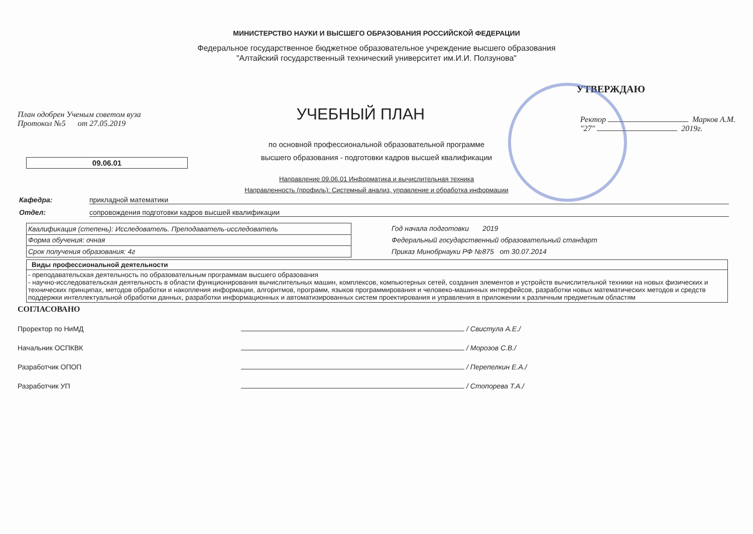МИНИСТЕРСТВО НАУКИ И ВЫСШЕГО ОБРАЗОВАНИЯ РОССИЙСКОЙ ФЕДЕРАЦИИ
Федеральное государственное бюджетное образовательное учреждение высшего образования
"Алтайский государственный технический университет им.И.И. Ползунова"
УТВЕРЖДАЮ
План одобрен Ученым советом вуза
Протокол №5 от 27.05.2019
УЧЕБНЫЙ ПЛАН
Ректор Марков А.М.
"27" 2019г.
по основной профессиональной образовательной программе
высшего образования - подготовки кадров высшей квалификации
09.06.01
Направление 09.06.01 Информатика и вычислительная техника
Направленность (профиль): Системный анализ, управление и обработка информации
Кафедра: прикладной математики
Отдел: сопровождения подготовки кадров высшей квалификации
| Квалификация (степень): Исследователь. Преподаватель-исследователь |
| Форма обучения: очная |
| Срок получения образования: 4г |
Год начала подготовки 2019
Федеральный государственный образовательный стандарт
Приказ Минобрнауки РФ №875 от 30.07.2014
| Виды профессиональной деятельности |
| --- |
| - преподавательская деятельность по образовательным программам высшего образования - научно-исследовательская деятельность в области функционирования вычислительных машин, комплексов, компьютерных сетей, создания элементов и устройств вычислительной техники на новых физических и технических принципах, методов обработки и накопления информации, алгоритмов, программ, языков программирования и человеко-машинных интерфейсов, разработки новых математических методов и средств поддержки интеллектуальной обработки данных, разработки информационных и автоматизированных систем проектирования и управления в приложении к различным предметным областям |
СОГЛАСОВАНО
Проректор по НиМД / Свистула А.Е./
Начальник ОСПКВК / Морозов С.В./
Разработчик ОПОП / Перепелкин Е.А./
Разработчик УП / Стопорева Т.А./